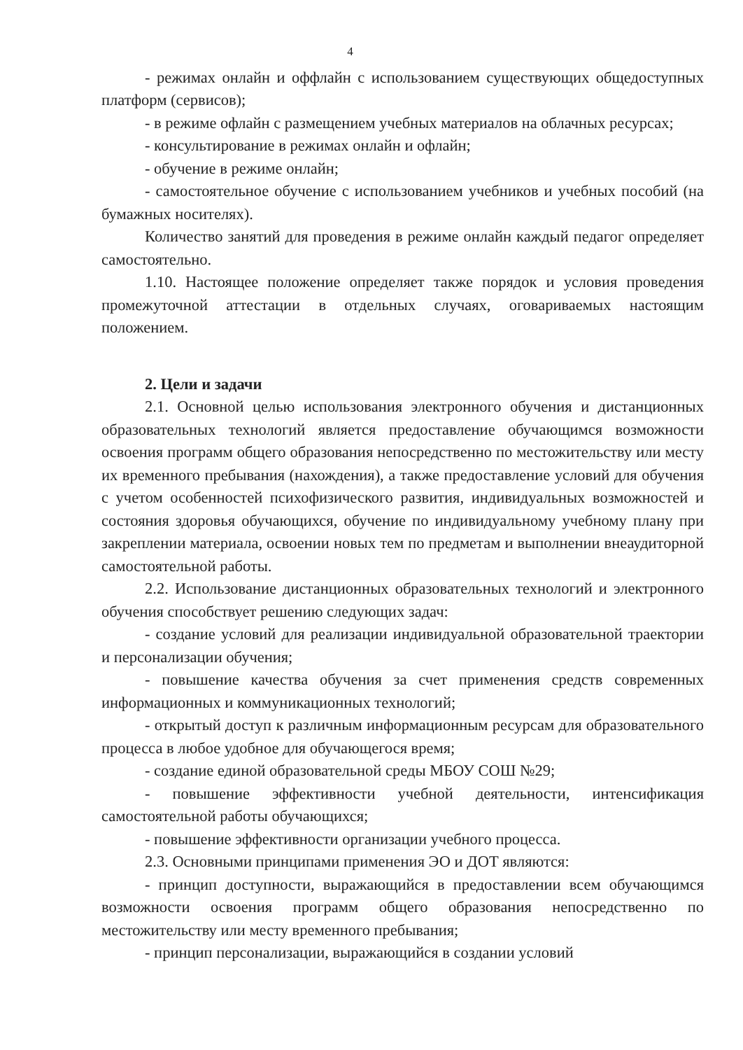4
- режимах онлайн и оффлайн с использованием существующих общедоступных платформ (сервисов);
- в режиме офлайн с размещением учебных материалов на облачных ресурсах;
- консультирование в режимах онлайн и офлайн;
- обучение в режиме онлайн;
- самостоятельное обучение с использованием учебников и учебных пособий (на бумажных носителях).
Количество занятий для проведения в режиме онлайн каждый педагог определяет самостоятельно.
1.10. Настоящее положение определяет также порядок и условия проведения промежуточной аттестации в отдельных случаях, оговариваемых настоящим положением.
2. Цели и задачи
2.1. Основной целью использования электронного обучения и дистанционных образовательных технологий является предоставление обучающимся возможности освоения программ общего образования непосредственно по местожительству или месту их временного пребывания (нахождения), а также предоставление условий для обучения с учетом особенностей психофизического развития, индивидуальных возможностей и состояния здоровья обучающихся, обучение по индивидуальному учебному плану при закреплении материала, освоении новых тем по предметам и выполнении внеаудиторной самостоятельной работы.
2.2. Использование дистанционных образовательных технологий и электронного обучения способствует решению следующих задач:
- создание условий для реализации индивидуальной образовательной траектории и персонализации обучения;
- повышение качества обучения за счет применения средств современных информационных и коммуникационных технологий;
- открытый доступ к различным информационным ресурсам для образовательного процесса в любое удобное для обучающегося время;
- создание единой образовательной среды МБОУ СОШ №29;
- повышение эффективности учебной деятельности, интенсификация самостоятельной работы обучающихся;
- повышение эффективности организации учебного процесса.
2.3. Основными принципами применения ЭО и ДОТ являются:
- принцип доступности, выражающийся в предоставлении всем обучающимся возможности освоения программ общего образования непосредственно по местожительству или месту временного пребывания;
- принцип персонализации, выражающийся в создании условий